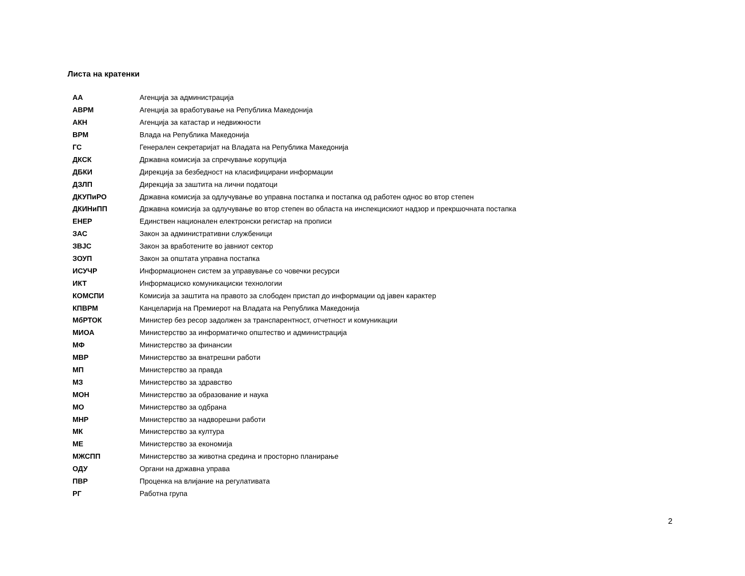Листа на кратенки
| АА | Агенција за администрација |
| АВРМ | Агенција за вработување на Република Македонија |
| АКН | Агенција за катастар и недвижности |
| ВРМ | Влада на Република Македонија |
| ГС | Генерален секретаријат на Владата на Република Македонија |
| ДКСК | Државна комисија за спречување корупција |
| ДБКИ | Дирекција за безбедност на класифицирани информации |
| ДЗЛП | Дирекција за заштита на лични податоци |
| ДКУПиРО | Државна комисија за одлучување во управна постапка и постапка од работен однос во втор степен |
| ДКИНиПП | Државна комисија за одлучување во втор степен во областа на инспекцискиот надзор и прекршочната постапка |
| ЕНЕР | Единствен национален електронски регистар на прописи |
| ЗАС | Закон за административни службеници |
| ЗВЈС | Закон за вработените во јавниот сектор |
| ЗОУП | Закон за општата управна постапка |
| ИСУЧР | Информационен систем за управување со човечки ресурси |
| ИКТ | Информациско комуникациски технологии |
| КОМСПИ | Комисија за заштита на правото за слободен пристап до информации од јавен карактер |
| КПВРМ | Канцеларија на Премиерот на Владата на Република Македонија |
| МбРТОК | Министер без ресор задолжен за транспарентност, отчетност и комуникации |
| МИОА | Министерство за информатичко општество и администрација |
| МФ | Министерство за финансии |
| МВР | Министерство за внатрешни работи |
| МП | Министерство за правда |
| МЗ | Министерство за здравство |
| МОН | Министерство за образование и наука |
| МО | Министерство за одбрана |
| МНР | Министерство за надворешни работи |
| МК | Министерство за култура |
| МЕ | Министерство за економија |
| МЖСПП | Министерство за животна средина и просторно планирање |
| ОДУ | Органи на државна управа |
| ПВР | Проценка на влијание на регулативата |
| РГ | Работна група |
2